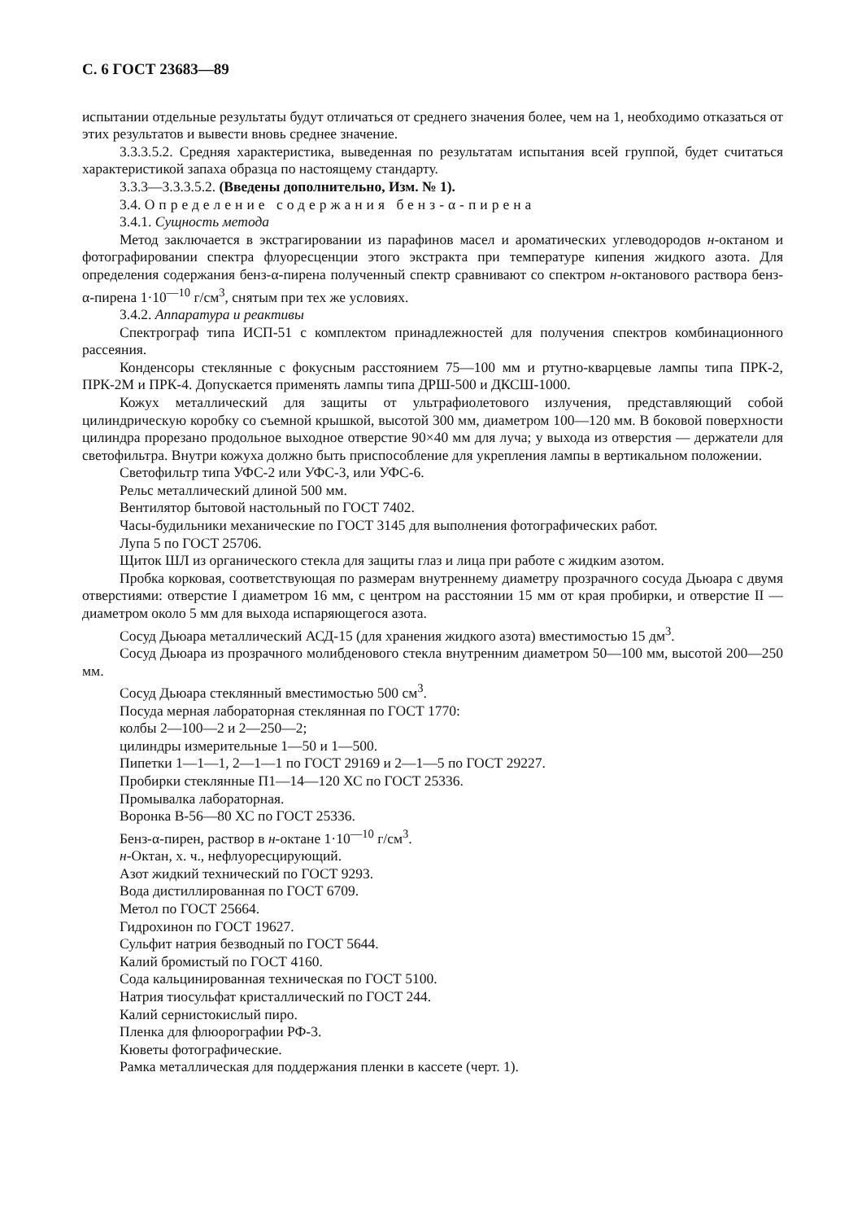С. 6 ГОСТ 23683—89
испытании отдельные результаты будут отличаться от среднего значения более, чем на 1, необходимо отказаться от этих результатов и вывести вновь среднее значение.
3.3.3.5.2. Средняя характеристика, выведенная по результатам испытания всей группой, будет считаться характеристикой запаха образца по настоящему стандарту.
3.3.3—3.3.3.5.2. (Введены дополнительно, Изм. № 1).
3.4. Определение содержания бенз-α-пирена
3.4.1. Сущность метода
Метод заключается в экстрагировании из парафинов масел и ароматических углеводородов н-октаном и фотографировании спектра флуоресценции этого экстракта при температуре кипения жидкого азота. Для определения содержания бенз-α-пирена полученный спектр сравнивают со спектром н-октанового раствора бенз-α-пирена 1·10<sup>—10</sup> г/см<sup>3</sup>, снятым при тех же условиях.
3.4.2. Аппаратура и реактивы
Спектрограф типа ИСП-51 с комплектом принадлежностей для получения спектров комбинационного рассеяния.
Конденсоры стеклянные с фокусным расстоянием 75—100 мм и ртутно-кварцевые лампы типа ПРК-2, ПРК-2М и ПРК-4. Допускается применять лампы типа ДРШ-500 и ДКСШ-1000.
Кожух металлический для защиты от ультрафиолетового излучения, представляющий собой цилиндрическую коробку со съемной крышкой, высотой 300 мм, диаметром 100—120 мм. В боковой поверхности цилиндра прорезано продольное выходное отверстие 90×40 мм для луча; у выхода из отверстия — держатели для светофильтра. Внутри кожуха должно быть приспособление для укрепления лампы в вертикальном положении.
Светофильтр типа УФС-2 или УФС-3, или УФС-6.
Рельс металлический длиной 500 мм.
Вентилятор бытовой настольный по ГОСТ 7402.
Часы-будильники механические по ГОСТ 3145 для выполнения фотографических работ.
Лупа 5 по ГОСТ 25706.
Щиток ШЛ из органического стекла для защиты глаз и лица при работе с жидким азотом.
Пробка корковая, соответствующая по размерам внутреннему диаметру прозрачного сосуда Дьюара с двумя отверстиями: отверстие I диаметром 16 мм, с центром на расстоянии 15 мм от края пробирки, и отверстие II — диаметром около 5 мм для выхода испаряющегося азота.
Сосуд Дьюара металлический АСД-15 (для хранения жидкого азота) вместимостью 15 дм<sup>3</sup>.
Сосуд Дьюара из прозрачного молибденового стекла внутренним диаметром 50—100 мм, высотой 200—250 мм.
Сосуд Дьюара стеклянный вместимостью 500 см<sup>3</sup>.
Посуда мерная лабораторная стеклянная по ГОСТ 1770:
колбы 2—100—2 и 2—250—2;
цилиндры измерительные 1—50 и 1—500.
Пипетки 1—1—1, 2—1—1 по ГОСТ 29169 и 2—1—5 по ГОСТ 29227.
Пробирки стеклянные П1—14—120 ХС по ГОСТ 25336.
Промывалка лабораторная.
Воронка В-56—80 ХС по ГОСТ 25336.
Бенз-α-пирен, раствор в н-октане 1·10<sup>—10</sup> г/см<sup>3</sup>.
н-Октан, х. ч., нефлуоресцирующий.
Азот жидкий технический по ГОСТ 9293.
Вода дистиллированная по ГОСТ 6709.
Метол по ГОСТ 25664.
Гидрохинон по ГОСТ 19627.
Сульфит натрия безводный по ГОСТ 5644.
Калий бромистый по ГОСТ 4160.
Сода кальцинированная техническая по ГОСТ 5100.
Натрия тиосульфат кристаллический по ГОСТ 244.
Калий сернистокислый пиро.
Пленка для флюорографии РФ-3.
Кюветы фотографические.
Рамка металлическая для поддержания пленки в кассете (черт. 1).